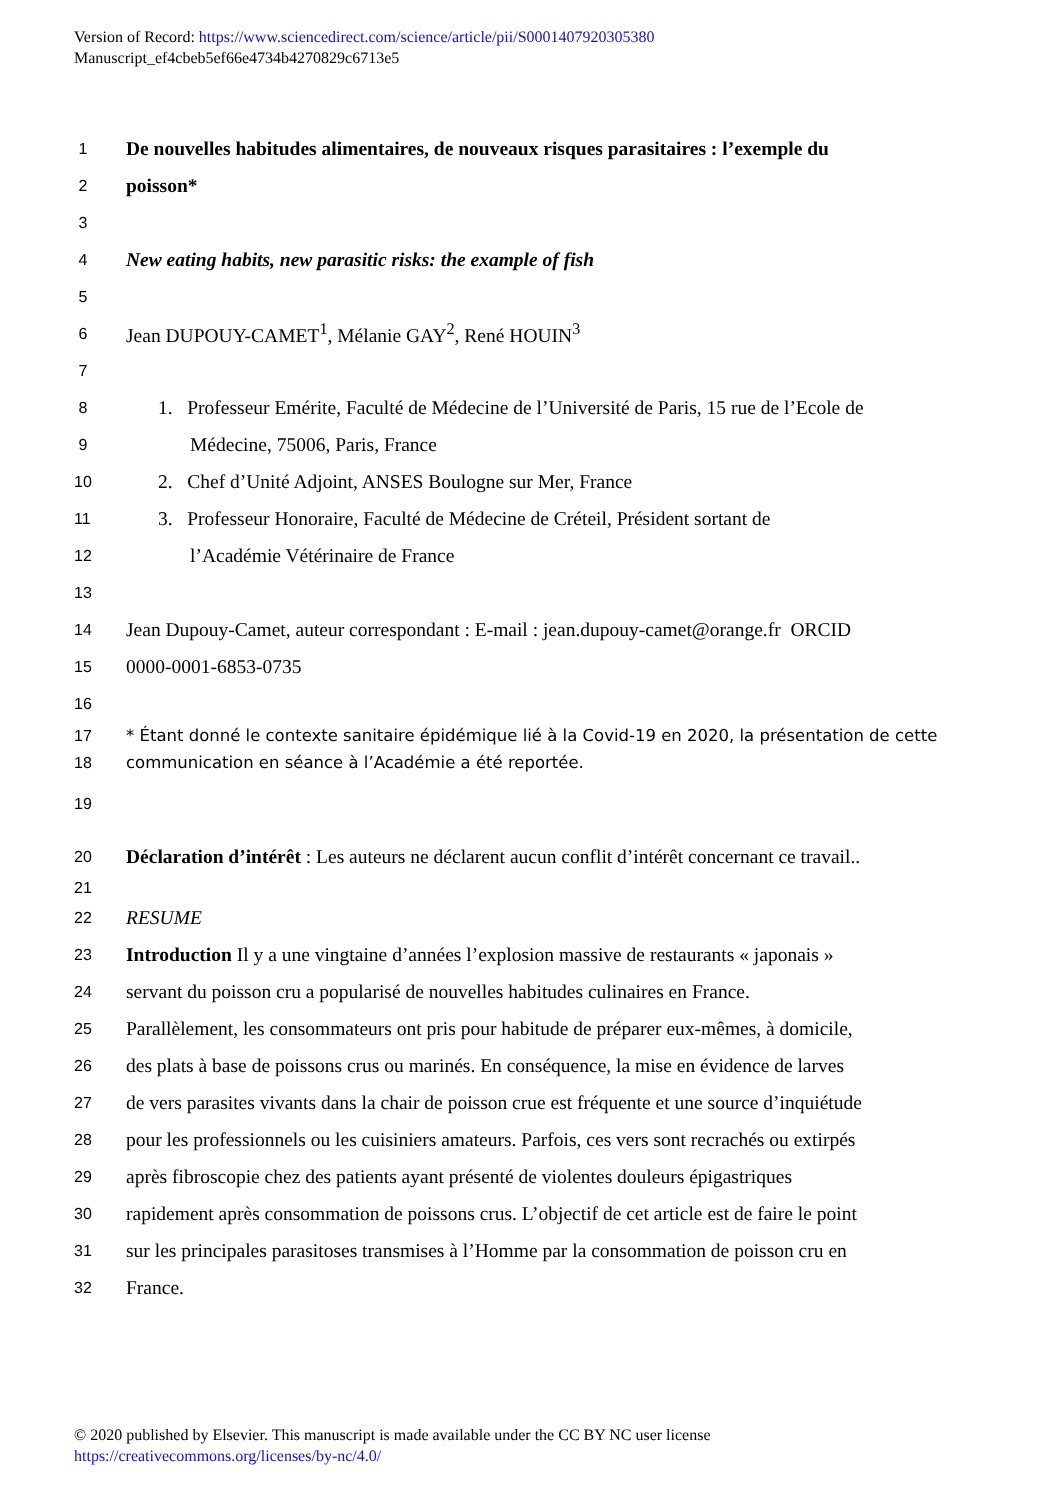Version of Record: https://www.sciencedirect.com/science/article/pii/S0001407920305380
Manuscript_ef4cbeb5ef66e4734b4270829c6713e5
1 De nouvelles habitudes alimentaires, de nouveaux risques parasitaires : l’exemple du
2 poisson*
3
4 New eating habits, new parasitic risks: the example of fish
5
6 Jean DUPOUY-CAMET<sup>1</sup>, Mélanie GAY<sup>2</sup>, René HOUIN<sup>3</sup>
7
8 1. Professeur Emérite, Faculté de Médecine de l’Université de Paris, 15 rue de l’Ecole de
9 Médecine, 75006, Paris, France
10 2. Chef d’Unité Adjoint, ANSES Boulogne sur Mer, France
11 3. Professeur Honoraire, Faculté de Médecine de Créteil, Président sortant de
12 l’Académie Vétérinaire de France
13
14 Jean Dupouy-Camet, auteur correspondant : E-mail : jean.dupouy-camet@orange.fr ORCID
15 0000-0001-6853-0735
16
17 * Étant donné le contexte sanitaire épidémique lié à la Covid-19 en 2020, la présentation de cette
18 communication en séance à l’Académie a été reportée.
19
20 Déclaration d’intérêt : Les auteurs ne déclarent aucun conflit d’intérêt concernant ce travail..
21
22 RESUME
23 Introduction Il y a une vingtaine d’années l’explosion massive de restaurants « japonais »
24 servant du poisson cru a popularisé de nouvelles habitudes culinaires en France.
25 Parallèlement, les consommateurs ont pris pour habitude de préparer eux-mêmes, à domicile,
26 des plats à base de poissons crus ou marinés. En conséquence, la mise en évidence de larves
27 de vers parasites vivants dans la chair de poisson crue est fréquente et une source d’inquiétude
28 pour les professionnels ou les cuisiniers amateurs. Parfois, ces vers sont recrachés ou extirpés
29 après fibroscopie chez des patients ayant présenté de violentes douleurs épigastriques
30 rapidement après consommation de poissons crus. L’objectif de cet article est de faire le point
31 sur les principales parasitoses transmises à l’Homme par la consommation de poisson cru en
32 France.
© 2020 published by Elsevier. This manuscript is made available under the CC BY NC user license
https://creativecommons.org/licenses/by-nc/4.0/